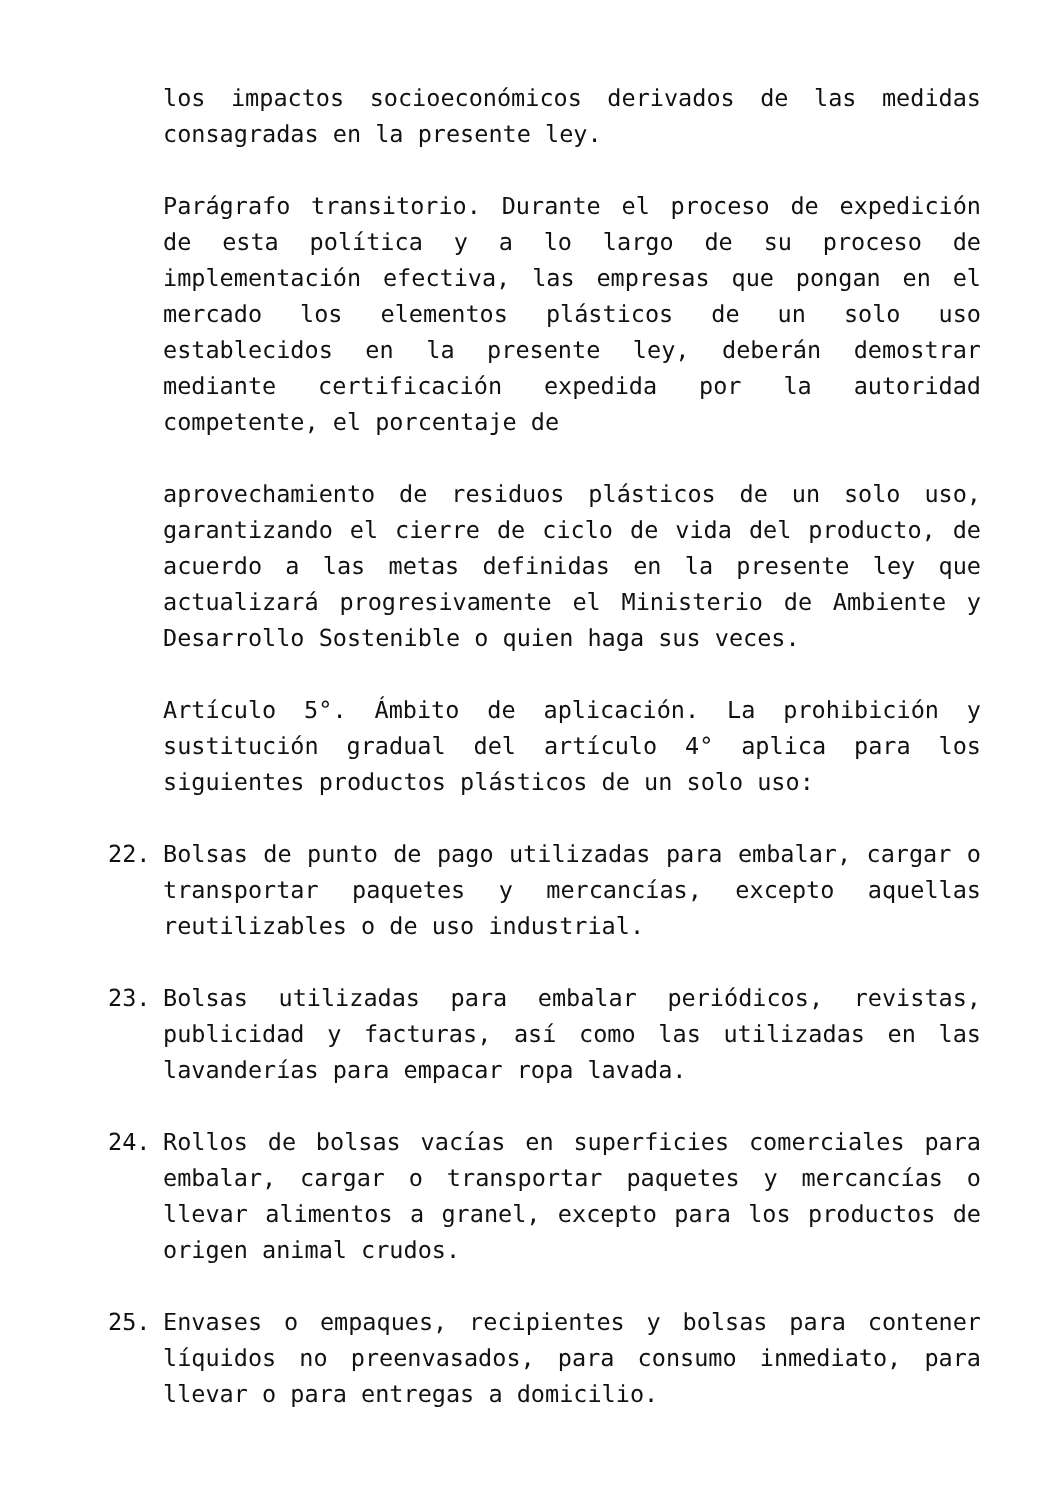los impactos socioeconómicos derivados de las medidas consagradas en la presente ley.
Parágrafo transitorio. Durante el proceso de expedición de esta política y a lo largo de su proceso de implementación efectiva, las empresas que pongan en el mercado los elementos plásticos de un solo uso establecidos en la presente ley, deberán demostrar mediante certificación expedida por la autoridad competente, el porcentaje de
aprovechamiento de residuos plásticos de un solo uso, garantizando el cierre de ciclo de vida del producto, de acuerdo a las metas definidas en la presente ley que actualizará progresivamente el Ministerio de Ambiente y Desarrollo Sostenible o quien haga sus veces.
Artículo 5°. Ámbito de aplicación. La prohibición y sustitución gradual del artículo 4° aplica para los siguientes productos plásticos de un solo uso:
22. Bolsas de punto de pago utilizadas para embalar, cargar o transportar paquetes y mercancías, excepto aquellas reutilizables o de uso industrial.
23. Bolsas utilizadas para embalar periódicos, revistas, publicidad y facturas, así como las utilizadas en las lavanderías para empacar ropa lavada.
24. Rollos de bolsas vacías en superficies comerciales para embalar, cargar o transportar paquetes y mercancías o llevar alimentos a granel, excepto para los productos de origen animal crudos.
25. Envases o empaques, recipientes y bolsas para contener líquidos no preenvasados, para consumo inmediato, para llevar o para entregas a domicilio.